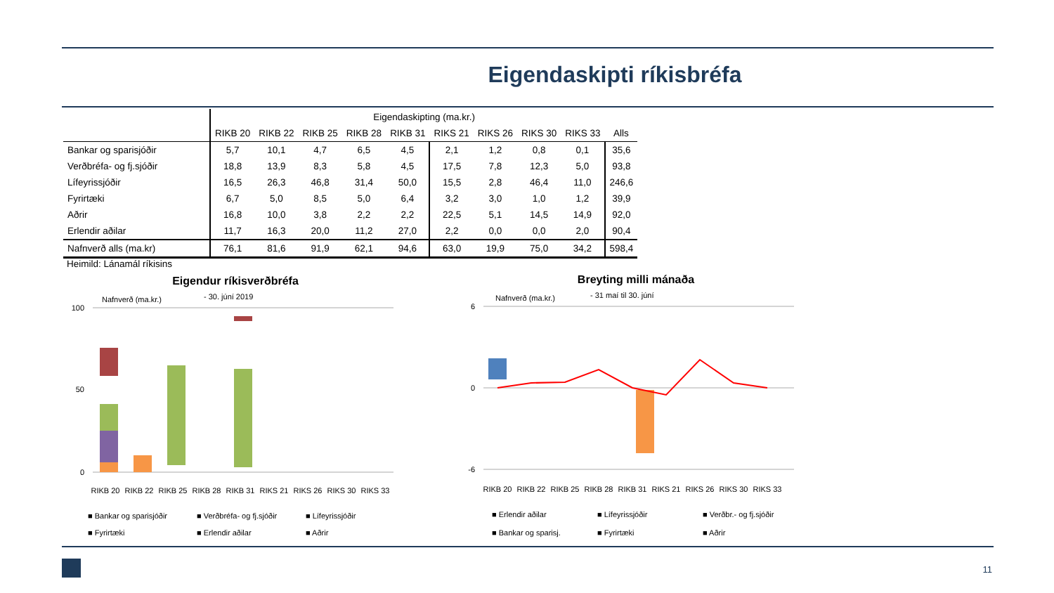Eigendaskipti ríkisbréfa
| | Eigendaskipting (ma.kr.) | | | | | | | | | |
| --- | --- | --- | --- | --- | --- | --- | --- | --- | --- | --- |
| | RIKB 20 | RIKB 22 | RIKB 25 | RIKB 28 | RIKB 31 | RIKS 21 | RIKS 26 | RIKS 30 | RIKS 33 | Alls |
| Bankar og sparisjóðir | 5,7 | 10,1 | 4,7 | 6,5 | 4,5 | 2,1 | 1,2 | 0,8 | 0,1 | 35,6 |
| Verðbréfa- og fj.sjóðir | 18,8 | 13,9 | 8,3 | 5,8 | 4,5 | 17,5 | 7,8 | 12,3 | 5,0 | 93,8 |
| Lífeyrissjóðir | 16,5 | 26,3 | 46,8 | 31,4 | 50,0 | 15,5 | 2,8 | 46,4 | 11,0 | 246,6 |
| Fyrirtæki | 6,7 | 5,0 | 8,5 | 5,0 | 6,4 | 3,2 | 3,0 | 1,0 | 1,2 | 39,9 |
| Aðrir | 16,8 | 10,0 | 3,8 | 2,2 | 2,2 | 22,5 | 5,1 | 14,5 | 14,9 | 92,0 |
| Erlendir aðilar | 11,7 | 16,3 | 20,0 | 11,2 | 27,0 | 2,2 | 0,0 | 0,0 | 2,0 | 90,4 |
| Nafnverð alls (ma.kr) | 76,1 | 81,6 | 91,9 | 62,1 | 94,6 | 63,0 | 19,9 | 75,0 | 34,2 | 598,4 |
Heimild: Lánamál ríkisins
Eigendur ríkisverðbréfa
Nafnverð (ma.kr.)
- 30. júní 2019
100
50
0
RIKB 20
RIKB 22
RIKB 25
RIKB 28
RIKB 31
RIKS 21
RIKS 26
RIKS 30
RIKS 33
■ Bankar og sparisjóðir
■ Verðbréfa- og fj.sjóðir
■ Lífeyrissjóðir
■ Fyrirtæki
■ Erlendir aðilar
■ Aðrir
Breyting milli mánaða
Nafnverð (ma.kr.)
- 31 maí til 30. júní
6
0
-6
RIKB 20
RIKB 22
RIKB 25
RIKB 28
RIKB 31
RIKS 21
RIKS 26
RIKS 30
RIKS 33
■ Erlendir aðilar
■ Lífeyrissjóðir
■ Verðbr.- og fj.sjóðir
■ Bankar og sparisj.
■ Fyrirtæki
■ Aðrir
11